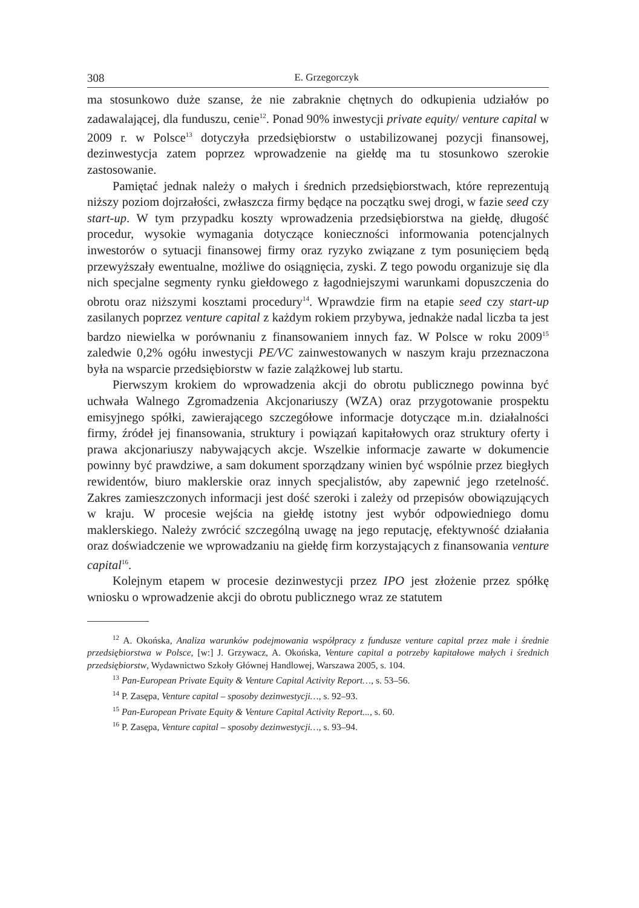308 E. Grzegorczyk
ma stosunkowo duże szanse, że nie zabraknie chętnych do odkupienia udziałów po zadawalającej, dla funduszu, cenie<sup>12</sup>. Ponad 90% inwestycji private equity/ venture capital w 2009 r. w Polsce<sup>13</sup> dotyczyła przedsiębiorstw o ustabilizowanej pozycji finansowej, dezinwestycja zatem poprzez wprowadzenie na giełdę ma tu stosunkowo szerokie zastosowanie.
Pamiętać jednak należy o małych i średnich przedsiębiorstwach, które reprezentują niższy poziom dojrzałości, zwłaszcza firmy będące na początku swej drogi, w fazie seed czy start-up. W tym przypadku koszty wprowadzenia przedsiębiorstwa na giełdę, długość procedur, wysokie wymagania dotyczące konieczności informowania potencjalnych inwestorów o sytuacji finansowej firmy oraz ryzyko związane z tym posunięciem będą przewyższały ewentualne, możliwe do osiągnięcia, zyski. Z tego powodu organizuje się dla nich specjalne segmenty rynku giełdowego z łagodniejszymi warunkami dopuszczenia do obrotu oraz niższymi kosztami procedury<sup>14</sup>. Wprawdzie firm na etapie seed czy start-up zasilanych poprzez venture capital z każdym rokiem przybywa, jednakże nadal liczba ta jest bardzo niewielka w porównaniu z finansowaniem innych faz. W Polsce w roku 2009<sup>15</sup> zaledwie 0,2% ogółu inwestycji PE/VC zainwestowanych w naszym kraju przeznaczona była na wsparcie przedsiębiorstw w fazie zalążkowej lub startu.
Pierwszym krokiem do wprowadzenia akcji do obrotu publicznego powinna być uchwała Walnego Zgromadzenia Akcjonariuszy (WZA) oraz przygotowanie prospektu emisyjnego spółki, zawierającego szczegółowe informacje dotyczące m.in. działalności firmy, źródeł jej finansowania, struktury i powiązań kapitałowych oraz struktury oferty i prawa akcjonariuszy nabywających akcje. Wszelkie informacje zawarte w dokumencie powinny być prawdziwe, a sam dokument sporządzany winien być wspólnie przez biegłych rewidentów, biuro maklerskie oraz innych specjalistów, aby zapewnić jego rzetelność. Zakres zamieszczonych informacji jest dość szeroki i zależy od przepisów obowiązujących w kraju. W procesie wejścia na giełdę istotny jest wybór odpowiedniego domu maklerskiego. Należy zwrócić szczególną uwagę na jego reputację, efektywność działania oraz doświadczenie we wprowadzaniu na giełdę firm korzystających z finansowania venture capital<sup>16</sup>.
Kolejnym etapem w procesie dezinwestycji przez IPO jest złożenie przez spółkę wniosku o wprowadzenie akcji do obrotu publicznego wraz ze statutem
<sup>12</sup> A. Okońska, Analiza warunków podejmowania współpracy z fundusze venture capital przez małe i średnie przedsiębiorstwa w Polsce, [w:] J. Grzywacz, A. Okońska, Venture capital a potrzeby kapitałowe małych i średnich przedsiębiorstw, Wydawnictwo Szkoły Głównej Handlowej, Warszawa 2005, s. 104.
<sup>13</sup> Pan-European Private Equity & Venture Capital Activity Report…, s. 53–56.
<sup>14</sup> P. Zasępa, Venture capital – sposoby dezinwestycji…, s. 92–93.
<sup>15</sup> Pan-European Private Equity & Venture Capital Activity Report..., s. 60.
<sup>16</sup> P. Zasępa, Venture capital – sposoby dezinwestycji…, s. 93–94.